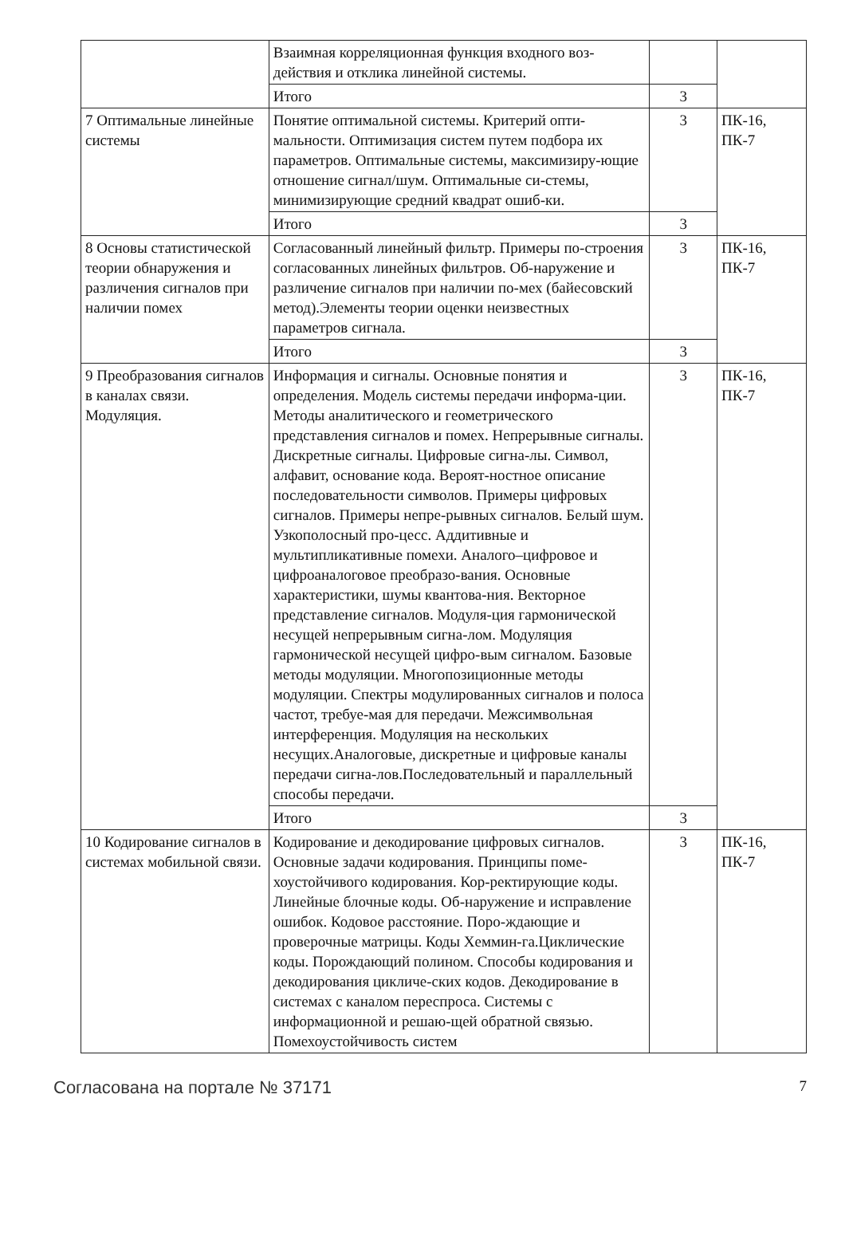| | Взаимная корреляционная функция входного воз-действия и отклика линейной системы. | | |
| | Итого | 3 | |
| 7 Оптимальные линейные системы | Понятие оптимальной системы. Критерий опти-мальности. Оптимизация систем путем подбора их параметров. Оптимальные системы, максимизиру-ющие отношение сигнал/шум. Оптимальные си-стемы, минимизирующие средний квадрат ошиб-ки. | 3 | ПК-16, ПК-7 |
| | Итого | 3 | |
| 8 Основы статистической теории обнаружения и различения сигналов при наличии помех | Согласованный линейный фильтр. Примеры по-строения согласованных линейных фильтров. Об-наружение и различение сигналов при наличии по-мех (байесовский метод).Элементы теории оценки неизвестных параметров сигнала. | 3 | ПК-16, ПК-7 |
| | Итого | 3 | |
| 9 Преобразования сигналов в каналах связи. Модуляция. | Информация и сигналы. Основные понятия и определения. Модель системы передачи информа-ции. Методы аналитического и геометрического представления сигналов и помех. Непрерывные сигналы. Дискретные сигналы. Цифровые сигна-лы. Символ, алфавит, основание кода. Вероят-ностное описание последовательности символов. Примеры цифровых сигналов. Примеры непре-рывных сигналов. Белый шум. Узкополосный про-цесс. Аддитивные и мультипликативные помехи. Аналого–цифровое и цифроаналоговое преобразо-вания. Основные характеристики, шумы квантова-ния. Векторное представление сигналов. Модуля-ция гармонической несущей непрерывным сигна-лом. Модуляция гармонической несущей цифро-вым сигналом. Базовые методы модуляции. Многопозиционные методы модуляции. Спектры модулированных сигналов и полоса частот, требуе-мая для передачи. Межсимвольная интерференция. Модуляция на нескольких несущих.Аналоговые, дискретные и цифровые каналы передачи сигна-лов.Последовательный и параллельный способы передачи. | 3 | ПК-16, ПК-7 |
| | Итого | 3 | |
| 10 Кодирование сигналов в системах мобильной связи. | Кодирование и декодирование цифровых сигналов. Основные задачи кодирования. Принципы поме-хоустойчивого кодирования. Кор-ректирующие коды. Линейные блочные коды. Об-наружение и исправление ошибок. Кодовое расстояние. Поро-ждающие и проверочные матрицы. Коды Хеммин-га.Циклические коды. Порождающий полином. Способы кодирования и декодирования цикличе-ских кодов. Декодирование в системах с каналом переспроса. Системы с информационной и решаю-щей обратной связью. Помехоустойчивость систем | 3 | ПК-16, ПК-7 |
Согласована на портале № 37171 7